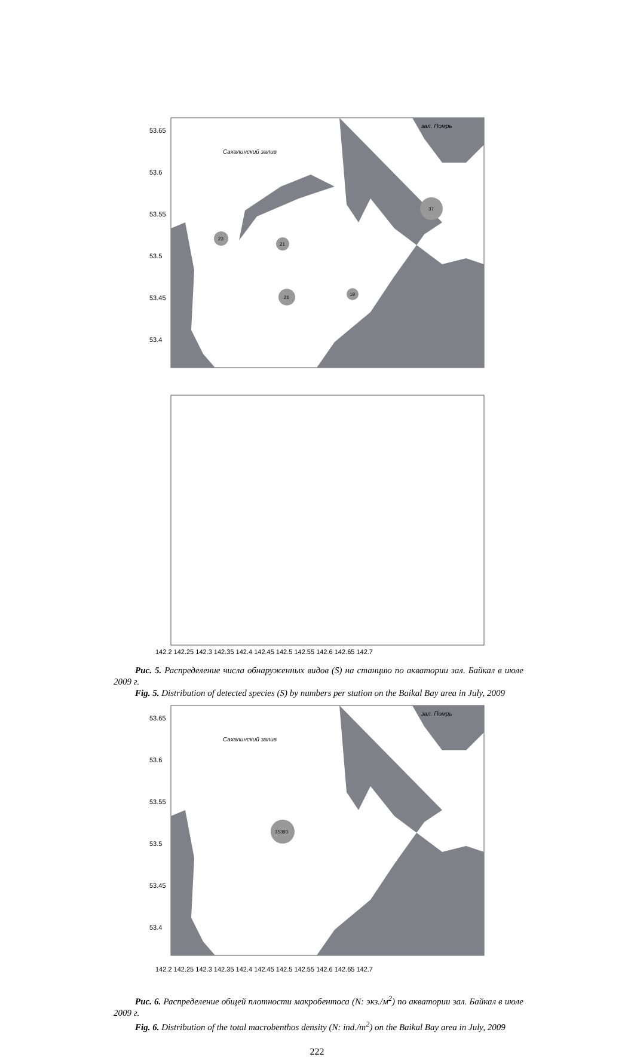53.65
53.6
53.55
53.5
53.45
53.4
зал. Помрь
Сахалинский залив
23
21
37
26
19
142.2 142.25 142.3 142.35 142.4 142.45 142.5 142.55 142.6 142.65 142.7
Рис. 5. Распределение числа обнаруженных видов (S) на станцию по акватории зал. Байкал в июле 2009 г.
Fig. 5. Distribution of detected species (S) by numbers per station on the Baikal Bay area in July, 2009
35393
зал. Помрь
Сахалинский залив
53.65
53.6
53.55
53.5
53.45
53.4
142.2 142.25 142.3 142.35 142.4 142.45 142.5 142.55 142.6 142.65 142.7
Рис. 6. Распределение общей плотности макробентоса (N: экз./м<sup>2</sup>) по акватории зал. Байкал в июле 2009 г.
Fig. 6. Distribution of the total macrobenthos density (N: ind./m<sup>2</sup>) on the Baikal Bay area in July, 2009
222